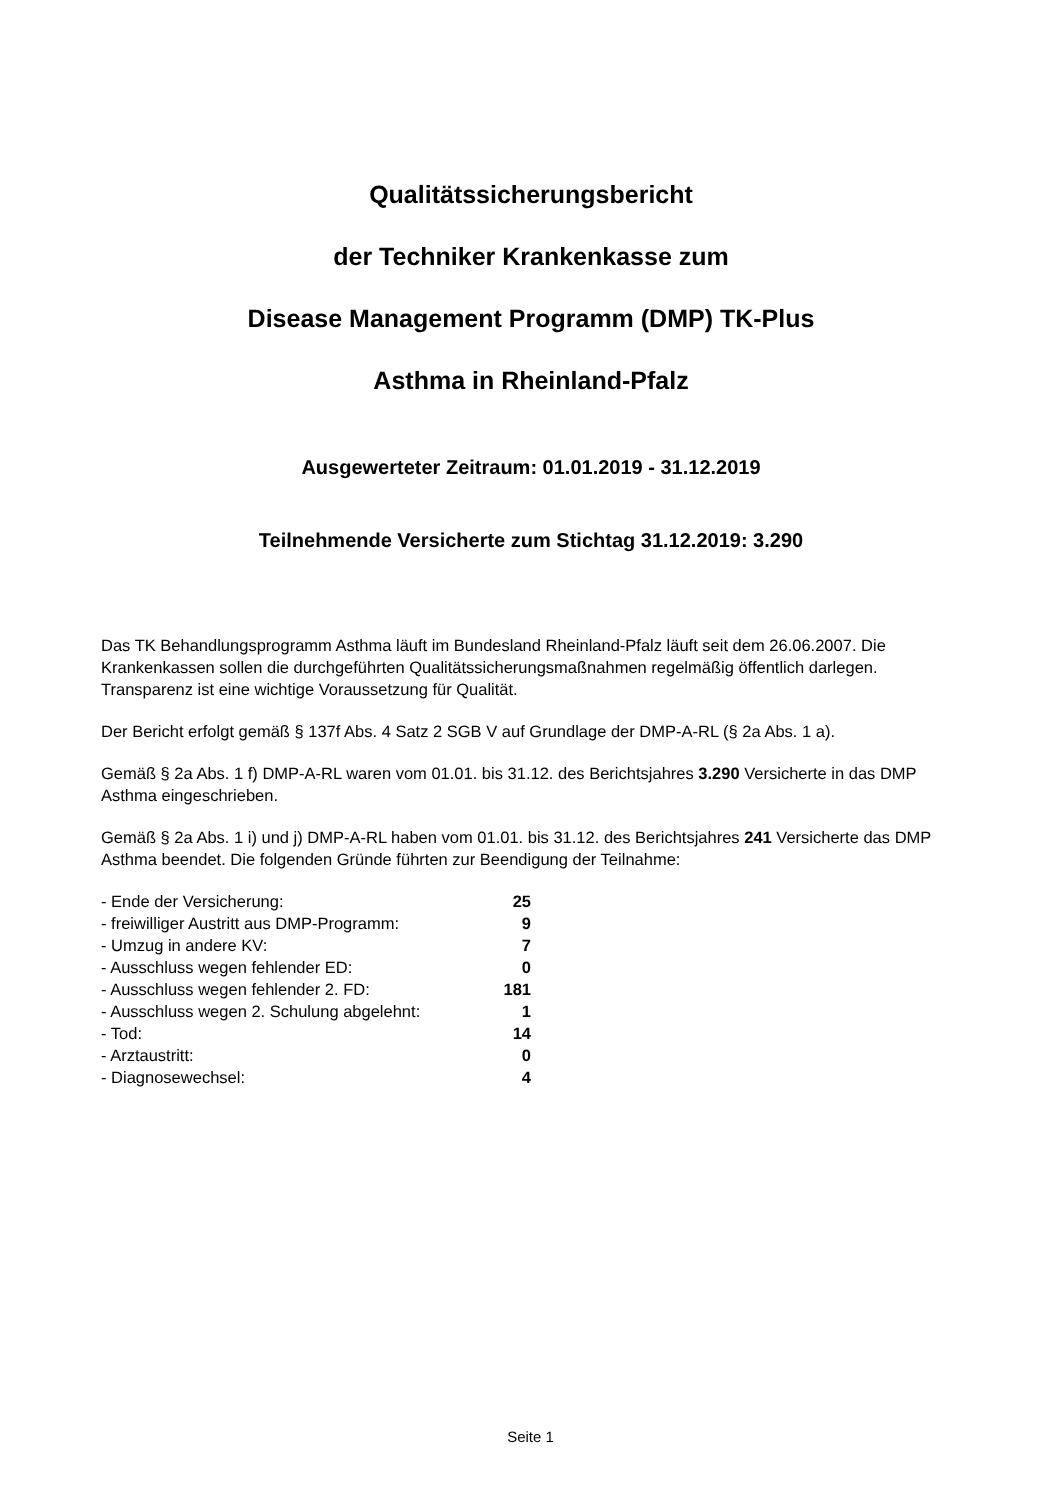Qualitätssicherungsbericht
der Techniker Krankenkasse zum
Disease Management Programm (DMP) TK-Plus
Asthma in Rheinland-Pfalz
Ausgewerteter Zeitraum: 01.01.2019 - 31.12.2019
Teilnehmende Versicherte zum Stichtag 31.12.2019: 3.290
Das TK Behandlungsprogramm Asthma läuft im Bundesland Rheinland-Pfalz läuft seit dem 26.06.2007. Die Krankenkassen sollen die durchgeführten Qualitätssicherungsmaßnahmen regelmäßig öffentlich darlegen. Transparenz ist eine wichtige Voraussetzung für Qualität.
Der Bericht erfolgt gemäß § 137f Abs. 4 Satz 2 SGB V auf Grundlage der DMP-A-RL (§ 2a Abs. 1 a).
Gemäß § 2a Abs. 1 f) DMP-A-RL waren vom 01.01. bis 31.12. des Berichtsjahres 3.290 Versicherte in das DMP Asthma eingeschrieben.
Gemäß § 2a Abs. 1 i) und j) DMP-A-RL haben vom 01.01. bis 31.12. des Berichtsjahres 241 Versicherte das DMP Asthma beendet. Die folgenden Gründe führten zur Beendigung der Teilnahme:
| - Ende der Versicherung: | 25 |
| - freiwilliger Austritt aus DMP-Programm: | 9 |
| - Umzug in andere KV: | 7 |
| - Ausschluss wegen fehlender ED: | 0 |
| - Ausschluss wegen fehlender 2. FD: | 181 |
| - Ausschluss wegen 2. Schulung abgelehnt: | 1 |
| - Tod: | 14 |
| - Arztaustritt: | 0 |
| - Diagnosewechsel: | 4 |
Seite 1